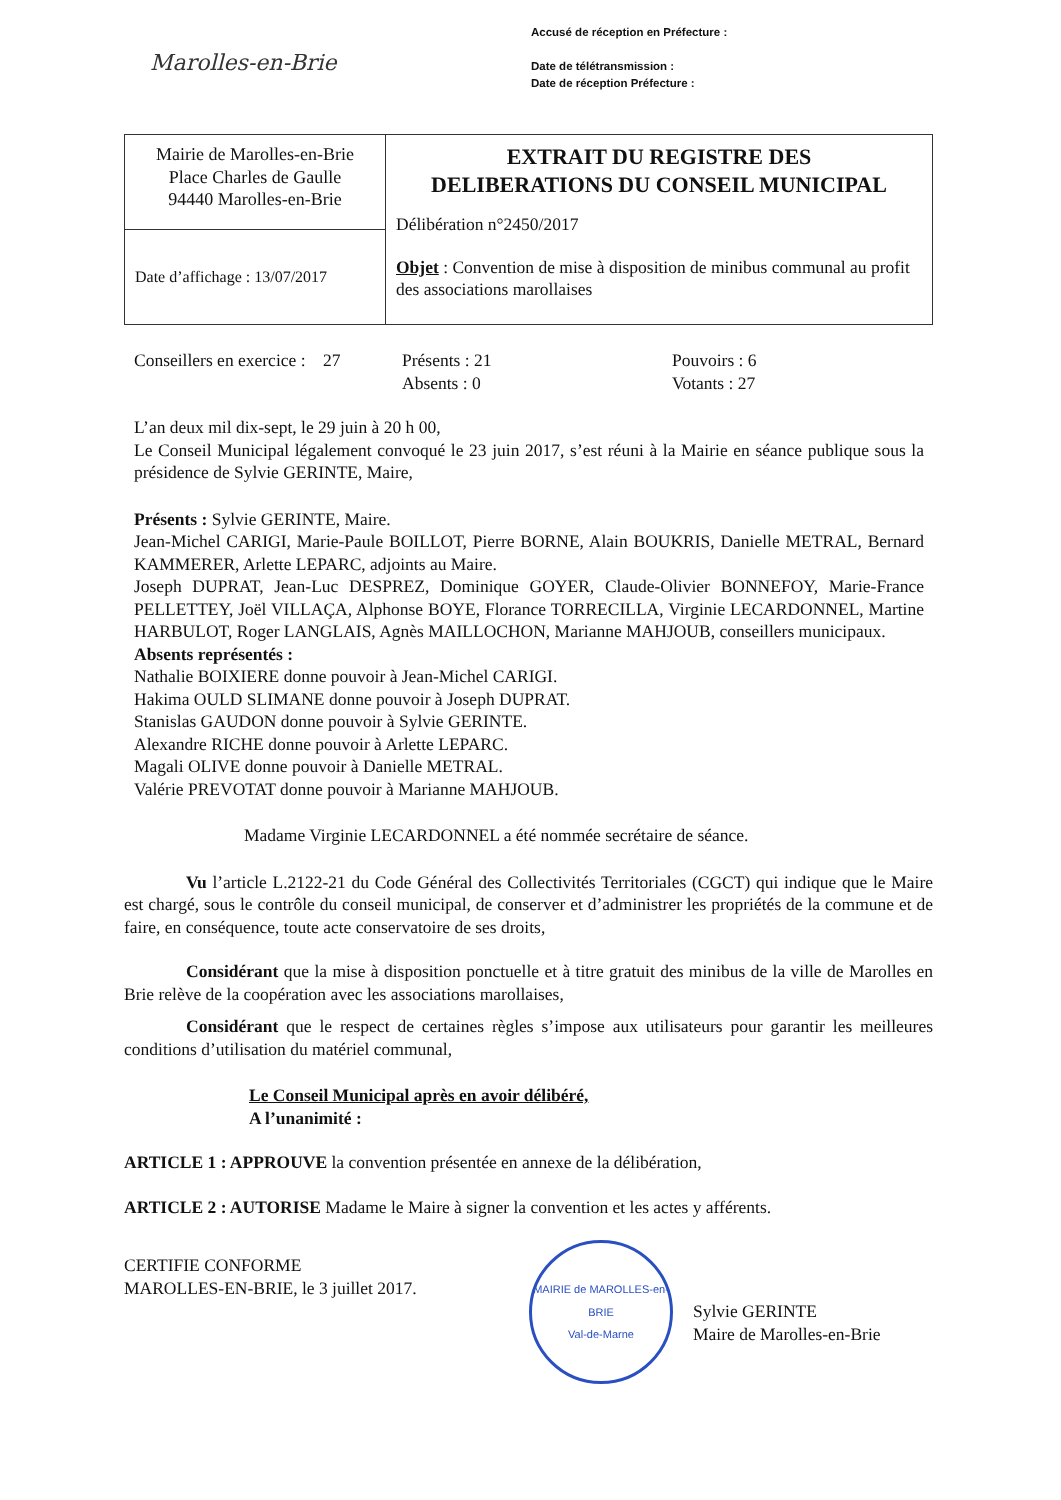Marolles-en-Brie
Accusé de réception en Préfecture :
Date de télétransmission :
Date de réception Préfecture :
| Mairie de Marolles-en-Brie Place Charles de Gaulle 94440 Marolles-en-Brie | EXTRAIT DU REGISTRE DES DELIBERATIONS DU CONSEIL MUNICIPAL Délibération n°2450/2017 Objet : Convention de mise à disposition de minibus communal au profit des associations marollaises |
| Date d’affichage : 13/07/2017 | |
Conseillers en exercice : 27
Présents : 21
Absents : 0
Pouvoirs : 6
Votants : 27
L’an deux mil dix-sept, le 29 juin à 20 h 00,
Le Conseil Municipal légalement convoqué le 23 juin 2017, s’est réuni à la Mairie en séance publique sous la présidence de Sylvie GERINTE, Maire,
Présents : Sylvie GERINTE, Maire.
Jean-Michel CARIGI, Marie-Paule BOILLOT, Pierre BORNE, Alain BOUKRIS, Danielle METRAL, Bernard KAMMERER, Arlette LEPARC, adjoints au Maire.
Joseph DUPRAT, Jean-Luc DESPREZ, Dominique GOYER, Claude-Olivier BONNEFOY, Marie-France PELLETTEY, Joël VILLAÇA, Alphonse BOYE, Florance TORRECILLA, Virginie LECARDONNEL, Martine HARBULOT, Roger LANGLAIS, Agnès MAILLOCHON, Marianne MAHJOUB, conseillers municipaux.
Absents représentés :
Nathalie BOIXIERE donne pouvoir à Jean-Michel CARIGI.
Hakima OULD SLIMANE donne pouvoir à Joseph DUPRAT.
Stanislas GAUDON donne pouvoir à Sylvie GERINTE.
Alexandre RICHE donne pouvoir à Arlette LEPARC.
Magali OLIVE donne pouvoir à Danielle METRAL.
Valérie PREVOTAT donne pouvoir à Marianne MAHJOUB.
Madame Virginie LECARDONNEL a été nommée secrétaire de séance.
Vu l’article L.2122-21 du Code Général des Collectivités Territoriales (CGCT) qui indique que le Maire est chargé, sous le contrôle du conseil municipal, de conserver et d’administrer les propriétés de la commune et de faire, en conséquence, toute acte conservatoire de ses droits,
Considérant que la mise à disposition ponctuelle et à titre gratuit des minibus de la ville de Marolles en Brie relève de la coopération avec les associations marollaises,
Considérant que le respect de certaines règles s’impose aux utilisateurs pour garantir les meilleures conditions d’utilisation du matériel communal,
Le Conseil Municipal après en avoir délibéré,
A l’unanimité :
ARTICLE 1 : APPROUVE la convention présentée en annexe de la délibération,
ARTICLE 2 : AUTORISE Madame le Maire à signer la convention et les actes y afférents.
CERTIFIE CONFORME
MAROLLES-EN-BRIE, le 3 juillet 2017.
MAIRIE de MAROLLES-en-BRIE
Val-de-Marne
Sylvie GERINTE
Maire de Marolles-en-Brie